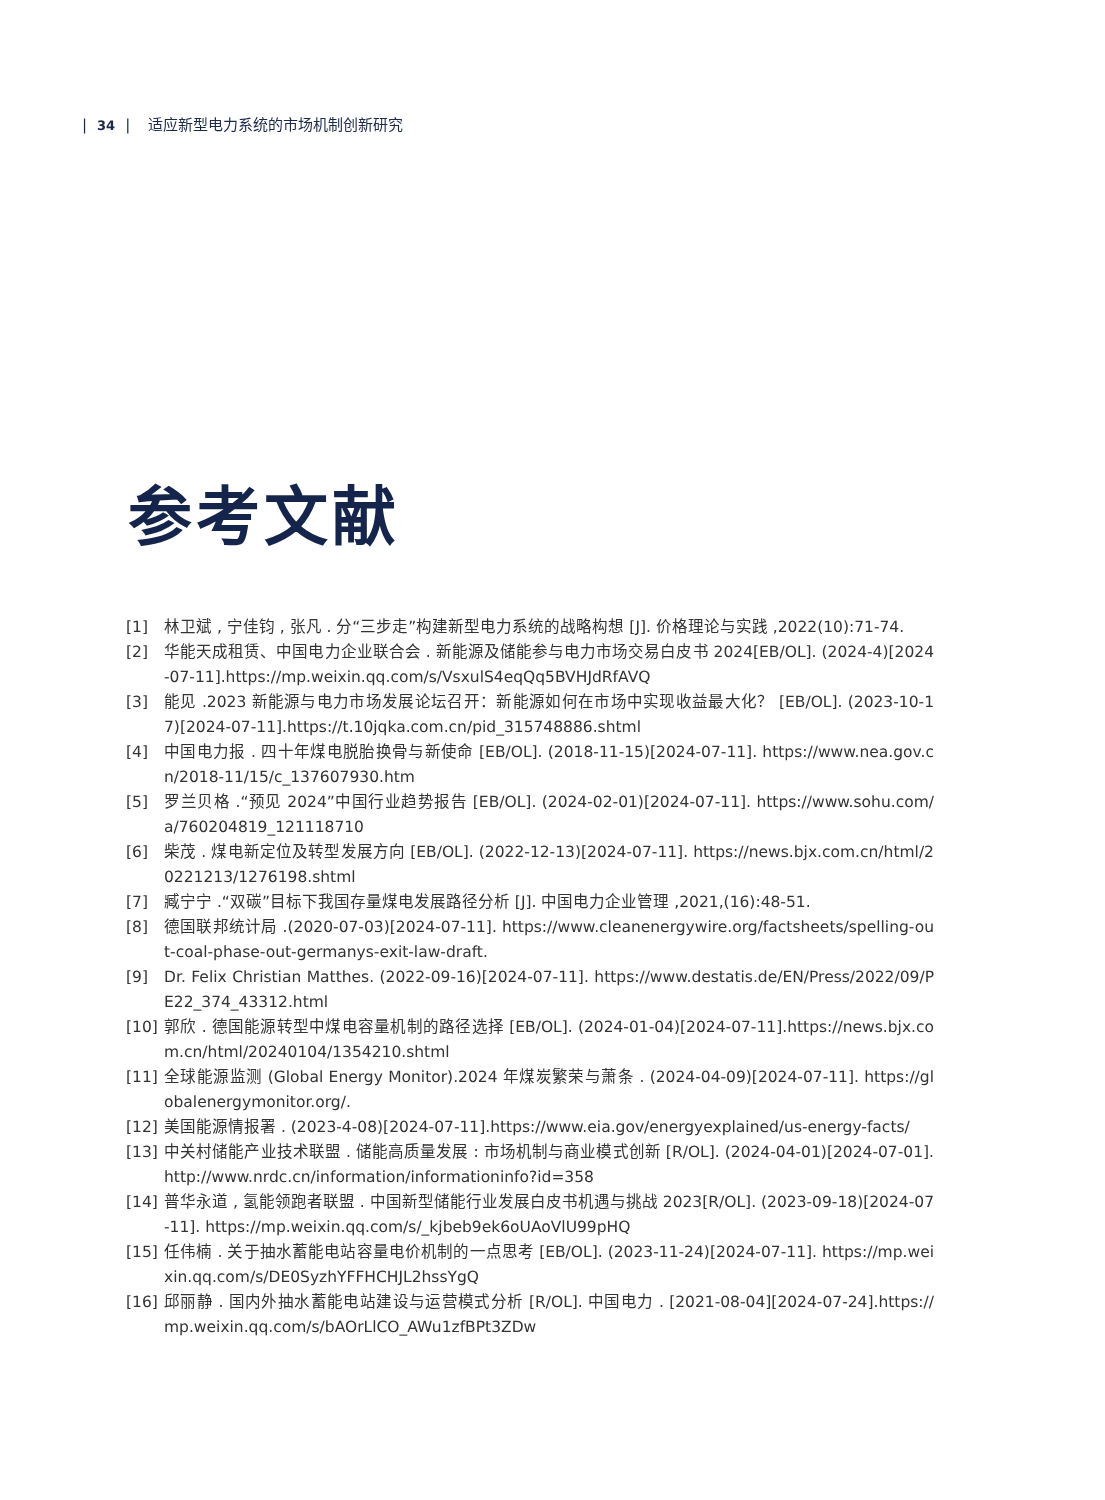| 34 | 适应新型电力系统的市场机制创新研究
参考文献
[1] 林卫斌 , 宁佳钧 , 张凡 . 分“三步走”构建新型电力系统的战略构想 [J]. 价格理论与实践 ,2022(10):71-74.
[2] 华能天成租赁、中国电力企业联合会 . 新能源及储能参与电力市场交易白皮书 2024[EB/OL]. (2024-4)[2024-07-11].https://mp.weixin.qq.com/s/VsxulS4eqQq5BVHJdRfAVQ
[3] 能见 .2023 新能源与电力市场发展论坛召开：新能源如何在市场中实现收益最大化？ [EB/OL]. (2023-10-17)[2024-07-11].https://t.10jqka.com.cn/pid_315748886.shtml
[4] 中国电力报 . 四十年煤电脱胎换骨与新使命 [EB/OL]. (2018-11-15)[2024-07-11]. https://www.nea.gov.cn/2018-11/15/c_137607930.htm
[5] 罗兰贝格 .“预见 2024”中国行业趋势报告 [EB/OL]. (2024-02-01)[2024-07-11]. https://www.sohu.com/a/760204819_121118710
[6] 柴茂 . 煤电新定位及转型发展方向 [EB/OL]. (2022-12-13)[2024-07-11]. https://news.bjx.com.cn/html/20221213/1276198.shtml
[7] 臧宁宁 .“双碳”目标下我国存量煤电发展路径分析 [J]. 中国电力企业管理 ,2021,(16):48-51.
[8] 德国联邦统计局 .(2020-07-03)[2024-07-11]. https://www.cleanenergywire.org/factsheets/spelling-out-coal-phase-out-germanys-exit-law-draft.
[9] Dr. Felix Christian Matthes. (2022-09-16)[2024-07-11]. https://www.destatis.de/EN/Press/2022/09/PE22_374_43312.html
[10] 郭欣 . 德国能源转型中煤电容量机制的路径选择 [EB/OL]. (2024-01-04)[2024-07-11].https://news.bjx.com.cn/html/20240104/1354210.shtml
[11] 全球能源监测 (Global Energy Monitor).2024 年煤炭繁荣与萧条 . (2024-04-09)[2024-07-11]. https://globalenergymonitor.org/.
[12] 美国能源情报署 . (2023-4-08)[2024-07-11].https://www.eia.gov/energyexplained/us-energy-facts/
[13] 中关村储能产业技术联盟 . 储能高质量发展 : 市场机制与商业模式创新 [R/OL]. (2024-04-01)[2024-07-01]. http://www.nrdc.cn/information/informationinfo?id=358
[14] 普华永道 , 氢能领跑者联盟 . 中国新型储能行业发展白皮书机遇与挑战 2023[R/OL]. (2023-09-18)[2024-07-11]. https://mp.weixin.qq.com/s/_kjbeb9ek6oUAoVlU99pHQ
[15] 任伟楠 . 关于抽水蓄能电站容量电价机制的一点思考 [EB/OL]. (2023-11-24)[2024-07-11]. https://mp.weixin.qq.com/s/DE0SyzhYFFHCHJL2hssYgQ
[16] 邱丽静 . 国内外抽水蓄能电站建设与运营模式分析 [R/OL]. 中国电力 . [2021-08-04][2024-07-24].https://mp.weixin.qq.com/s/bAOrLlCO_AWu1zfBPt3ZDw